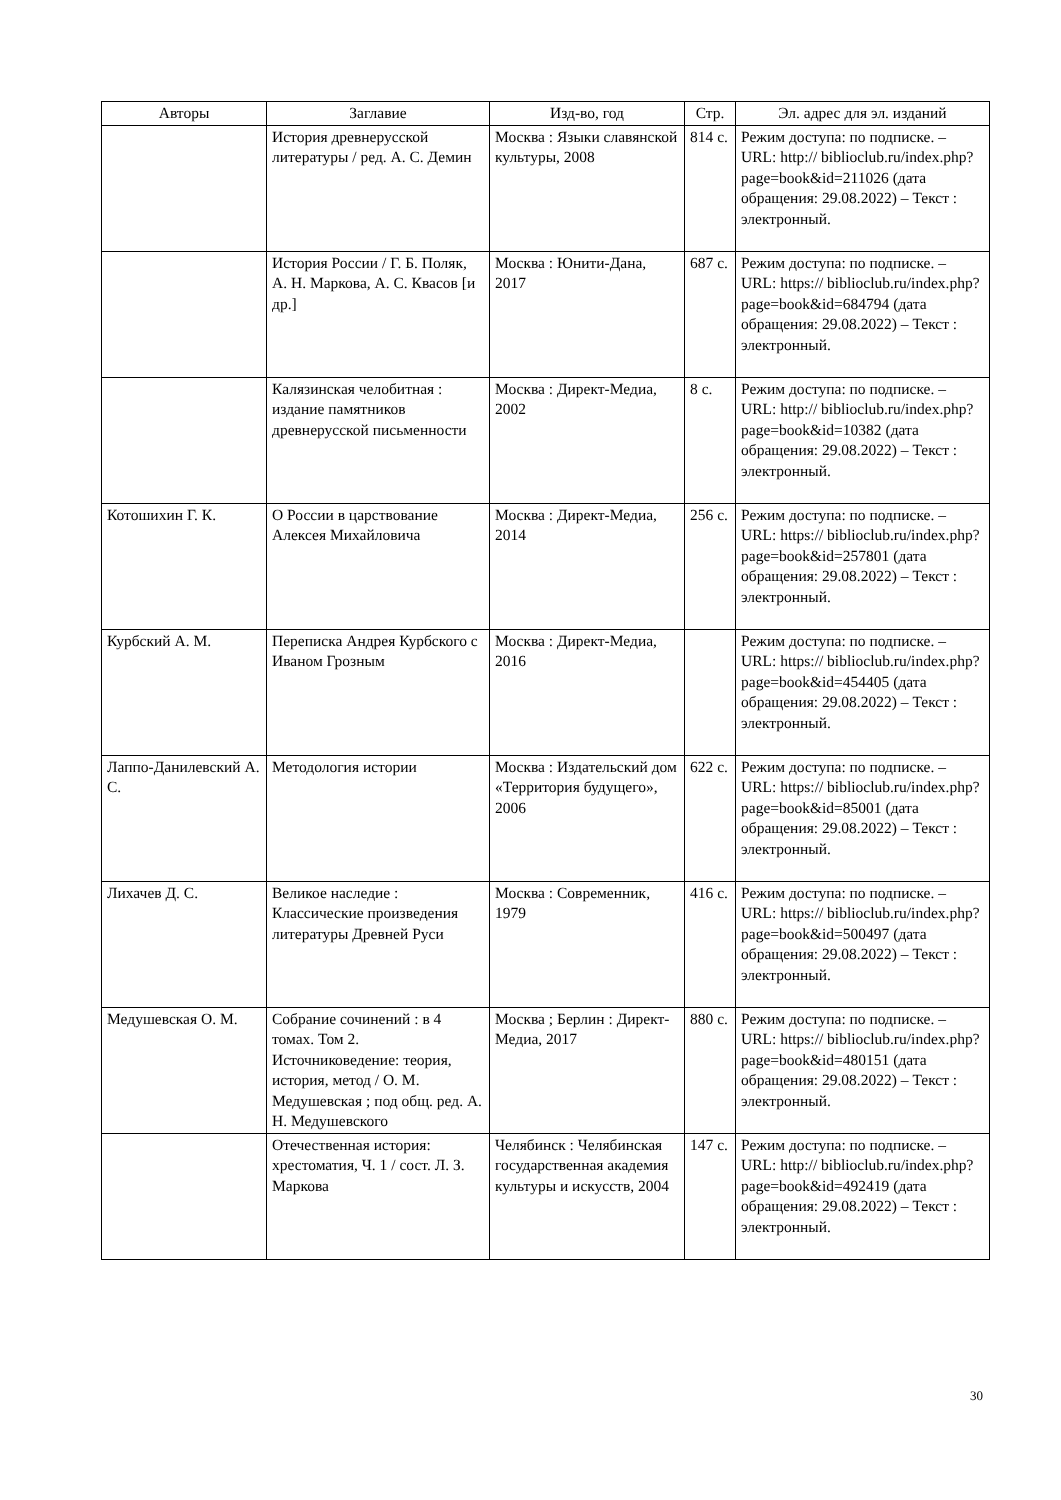| Авторы | Заглавие | Изд-во, год | Стр. | Эл. адрес для эл. изданий |
| --- | --- | --- | --- | --- |
| | История древнерусской литературы / ред. А. С. Демин | Москва : Языки славянской культуры, 2008 | 814 с. | Режим доступа: по подписке. – URL: http:// biblioclub.ru/index.php? page=book&id=211026 (дата обращения: 29.08.2022) – Текст : электронный. |
| | История России / Г. Б. Поляк, А. Н. Маркова, А. С. Квасов [и др.] | Москва : Юнити-Дана, 2017 | 687 с. | Режим доступа: по подписке. – URL: https:// biblioclub.ru/index.php? page=book&id=684794 (дата обращения: 29.08.2022) – Текст : электронный. |
| | Калязинская челобитная : издание памятников древнерусской письменности | Москва : Директ-Медиа, 2002 | 8 с. | Режим доступа: по подписке. – URL: http:// biblioclub.ru/index.php? page=book&id=10382 (дата обращения: 29.08.2022) – Текст : электронный. |
| Котошихин Г. К. | О России в царствование Алексея Михайловича | Москва : Директ-Медиа, 2014 | 256 с. | Режим доступа: по подписке. – URL: https:// biblioclub.ru/index.php? page=book&id=257801 (дата обращения: 29.08.2022) – Текст : электронный. |
| Курбский А. М. | Переписка Андрея Курбского с Иваном Грозным | Москва : Директ-Медиа, 2016 | | Режим доступа: по подписке. – URL: https:// biblioclub.ru/index.php? page=book&id=454405 (дата обращения: 29.08.2022) – Текст : электронный. |
| Лаппо-Данилевский А. С. | Методология истории | Москва : Издательский дом «Территория будущего», 2006 | 622 с. | Режим доступа: по подписке. – URL: https:// biblioclub.ru/index.php? page=book&id=85001 (дата обращения: 29.08.2022) – Текст : электронный. |
| Лихачев Д. С. | Великое наследие : Классические произведения литературы Древней Руси | Москва : Современник, 1979 | 416 с. | Режим доступа: по подписке. – URL: https:// biblioclub.ru/index.php? page=book&id=500497 (дата обращения: 29.08.2022) – Текст : электронный. |
| Медушевская О. М. | Собрание сочинений : в 4 томах. Том 2. Источниковедение: теория, история, метод / О. М. Медушевская ; под общ. ред. А. Н. Медушевского | Москва ; Берлин : Директ-Медиа, 2017 | 880 с. | Режим доступа: по подписке. – URL: https:// biblioclub.ru/index.php? page=book&id=480151 (дата обращения: 29.08.2022) – Текст : электронный. |
| | Отечественная история: хрестоматия, Ч. 1 / сост. Л. З. Маркова | Челябинск : Челябинская государственная академия культуры и искусств, 2004 | 147 с. | Режим доступа: по подписке. – URL: http:// biblioclub.ru/index.php? page=book&id=492419 (дата обращения: 29.08.2022) – Текст : электронный. |
30